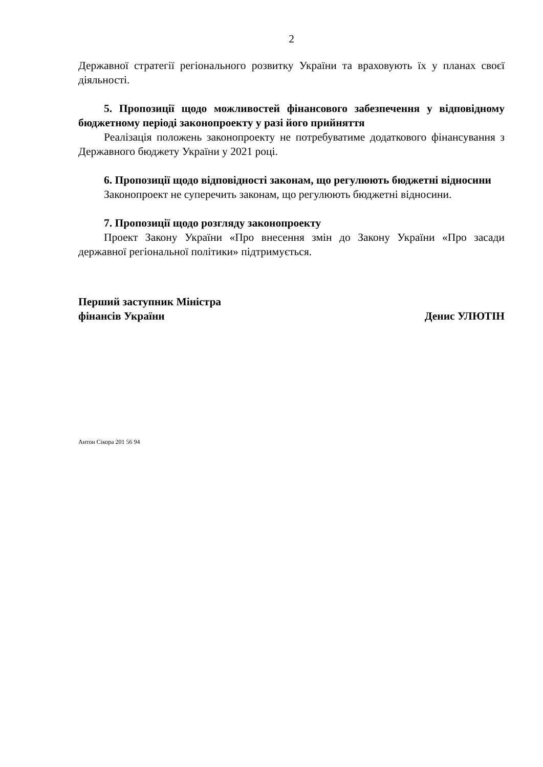2
Державної стратегії регіонального розвитку України та враховують їх у планах своєї діяльності.
5. Пропозиції щодо можливостей фінансового забезпечення у відповідному бюджетному періоді законопроекту у разі його прийняття
Реалізація положень законопроекту не потребуватиме додаткового фінансування з Державного бюджету України у 2021 році.
6. Пропозиції щодо відповідності законам, що регулюють бюджетні відносини
Законопроект не суперечить законам, що регулюють бюджетні відносини.
7. Пропозиції щодо розгляду законопроекту
Проект Закону України «Про внесення змін до Закону України «Про засади державної регіональної політики» підтримується.
Перший заступник Міністра
фінансів України
Денис УЛЮТІН
Антон Сікора 201 56 94